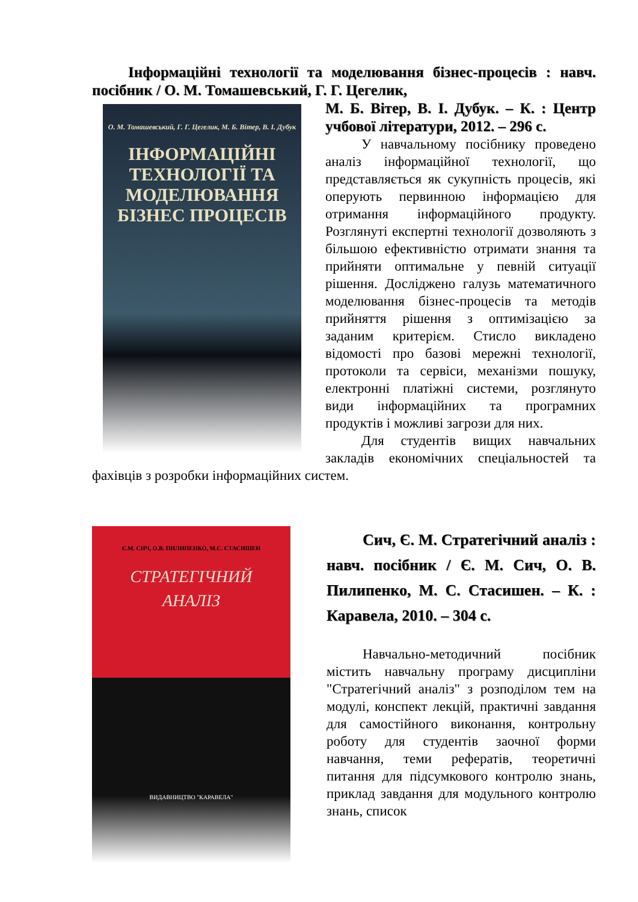Інформаційні технології та моделювання бізнес-процесів : навч. посібник / О. М. Томашевський, Г. Г. Цегелик,
О. М. Томашевський, Г. Г. Цегелик, М. Б. Вітер, В. І. Дубук
ІНФОРМАЦІЙНІ ТЕХНОЛОГІЇ ТА МОДЕЛЮВАННЯ БІЗНЕС ПРОЦЕСІВ
М. Б. Вітер, В. І. Дубук. – К. : Центр учбової літератури, 2012. – 296 с.
У навчальному посібнику проведено аналіз інформаційної технології, що представляється як сукупність процесів, які оперують первинною інформацією для отримання інформаційного продукту. Розглянуті експертні технології дозволяють з більшою ефективністю отримати знання та прийняти оптимальне у певній ситуації рішення. Досліджено галузь математичного моделювання бізнес-процесів та методів прийняття рішення з оптимізацією за заданим критерієм. Стисло викладено відомості про базові мережні технології, протоколи та сервіси, механізми пошуку, електронні платіжні системи, розглянуто види інформаційних та програмних продуктів і можливі загрози для них.
Для студентів вищих навчальних закладів економічних спеціальностей та фахівців з розробки інформаційних систем.
Є.М. СИЧ, О.В. ПИЛИПЕНКО, М.С. СТАСИШЕН
СТРАТЕГІЧНИЙ
АНАЛІЗ
ВИДАВНИЦТВО "КАРАВЕЛА"
Сич, Є. М. Стратегічний аналіз : навч. посібник / Є. М. Сич, О. В. Пилипенко, М. С. Стасишен. – К. : Каравела, 2010. – 304 с.
Навчально-методичний посібник містить навчальну програму дисципліни "Стратегічний аналіз" з розподілом тем на модулі, конспект лекцій, практичні завдання для самостійного виконання, контрольну роботу для студентів заочної форми навчання, теми рефератів, теоретичні питання для підсумкового контролю знань, приклад завдання для модульного контролю знань, список